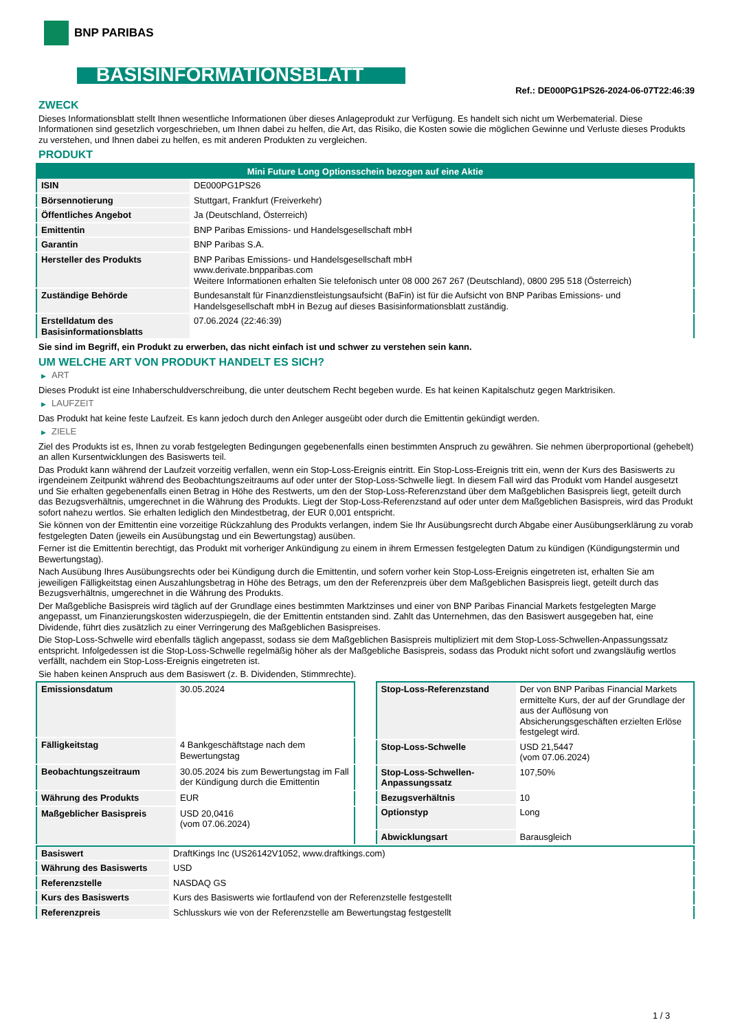BNP PARIBAS
BASISINFORMATIONSBLATT
Ref.: DE000PG1PS26-2024-06-07T22:46:39
ZWECK
Dieses Informationsblatt stellt Ihnen wesentliche Informationen über dieses Anlageprodukt zur Verfügung. Es handelt sich nicht um Werbematerial. Diese Informationen sind gesetzlich vorgeschrieben, um Ihnen dabei zu helfen, die Art, das Risiko, die Kosten sowie die möglichen Gewinne und Verluste dieses Produkts zu verstehen, und Ihnen dabei zu helfen, es mit anderen Produkten zu vergleichen.
PRODUKT
| Mini Future Long Optionsschein bezogen auf eine Aktie | |
| --- | --- |
| ISIN | DE000PG1PS26 |
| Börsennotierung | Stuttgart, Frankfurt (Freiverkehr) |
| Öffentliches Angebot | Ja (Deutschland, Österreich) |
| Emittentin | BNP Paribas Emissions- und Handelsgesellschaft mbH |
| Garantin | BNP Paribas S.A. |
| Hersteller des Produkts | BNP Paribas Emissions- und Handelsgesellschaft mbH www.derivate.bnpparibas.com Weitere Informationen erhalten Sie telefonisch unter 08 000 267 267 (Deutschland), 0800 295 518 (Österreich) |
| Zuständige Behörde | Bundesanstalt für Finanzdienstleistungsaufsicht (BaFin) ist für die Aufsicht von BNP Paribas Emissions- und Handelsgesellschaft mbH in Bezug auf dieses Basisinformationsblatt zuständig. |
| Erstelldatum des Basisinformationsblatts | 07.06.2024 (22:46:39) |
Sie sind im Begriff, ein Produkt zu erwerben, das nicht einfach ist und schwer zu verstehen sein kann.
UM WELCHE ART VON PRODUKT HANDELT ES SICH?
▶ ART
Dieses Produkt ist eine Inhaberschuldverschreibung, die unter deutschem Recht begeben wurde. Es hat keinen Kapitalschutz gegen Marktrisiken.
▶ LAUFZEIT
Das Produkt hat keine feste Laufzeit. Es kann jedoch durch den Anleger ausgeübt oder durch die Emittentin gekündigt werden.
▶ ZIELE
Ziel des Produkts ist es, Ihnen zu vorab festgelegten Bedingungen gegebenenfalls einen bestimmten Anspruch zu gewähren. Sie nehmen überproportional (gehebelt) an allen Kursentwicklungen des Basiswerts teil.
Das Produkt kann während der Laufzeit vorzeitig verfallen, wenn ein Stop-Loss-Ereignis eintritt. Ein Stop-Loss-Ereignis tritt ein, wenn der Kurs des Basiswerts zu irgendeinem Zeitpunkt während des Beobachtungszeitraums auf oder unter der Stop-Loss-Schwelle liegt. In diesem Fall wird das Produkt vom Handel ausgesetzt und Sie erhalten gegebenenfalls einen Betrag in Höhe des Restwerts, um den der Stop-Loss-Referenzstand über dem Maßgeblichen Basispreis liegt, geteilt durch das Bezugsverhältnis, umgerechnet in die Währung des Produkts. Liegt der Stop-Loss-Referenzstand auf oder unter dem Maßgeblichen Basispreis, wird das Produkt sofort nahezu wertlos. Sie erhalten lediglich den Mindestbetrag, der EUR 0,001 entspricht.
Sie können von der Emittentin eine vorzeitige Rückzahlung des Produkts verlangen, indem Sie Ihr Ausübungsrecht durch Abgabe einer Ausübungserklärung zu vorab festgelegten Daten (jeweils ein Ausübungstag und ein Bewertungstag) ausüben.
Ferner ist die Emittentin berechtigt, das Produkt mit vorheriger Ankündigung zu einem in ihrem Ermessen festgelegten Datum zu kündigen (Kündigungstermin und Bewertungstag).
Nach Ausübung Ihres Ausübungsrechts oder bei Kündigung durch die Emittentin, und sofern vorher kein Stop-Loss-Ereignis eingetreten ist, erhalten Sie am jeweiligen Fälligkeitstag einen Auszahlungsbetrag in Höhe des Betrags, um den der Referenzpreis über dem Maßgeblichen Basispreis liegt, geteilt durch das Bezugsverhältnis, umgerechnet in die Währung des Produkts.
Der Maßgebliche Basispreis wird täglich auf der Grundlage eines bestimmten Marktzinses und einer von BNP Paribas Financial Markets festgelegten Marge angepasst, um Finanzierungskosten widerzuspiegeln, die der Emittentin entstanden sind. Zahlt das Unternehmen, das den Basiswert ausgegeben hat, eine Dividende, führt dies zusätzlich zu einer Verringerung des Maßgeblichen Basispreises.
Die Stop-Loss-Schwelle wird ebenfalls täglich angepasst, sodass sie dem Maßgeblichen Basispreis multipliziert mit dem Stop-Loss-Schwellen-Anpassungssatz entspricht. Infolgedessen ist die Stop-Loss-Schwelle regelmäßig höher als der Maßgebliche Basispreis, sodass das Produkt nicht sofort und zwangsläufig wertlos verfällt, nachdem ein Stop-Loss-Ereignis eingetreten ist.
Sie haben keinen Anspruch aus dem Basiswert (z. B. Dividenden, Stimmrechte).
| Emissionsdatum | 30.05.2024 |
| Fälligkeitstag | 4 Bankgeschäftstage nach dem Bewertungstag |
| Beobachtungszeitraum | 30.05.2024 bis zum Bewertungstag im Fall der Kündigung durch die Emittentin |
| Währung des Produkts | EUR |
| Maßgeblicher Basispreis | USD 20,0416 (vom 07.06.2024) |
| Stop-Loss-Referenzstand | Der von BNP Paribas Financial Markets ermittelte Kurs, der auf der Grundlage der aus der Auflösung von Absicherungsgeschäften erzielten Erlöse festgelegt wird. |
| Stop-Loss-Schwelle | USD 21,5447 (vom 07.06.2024) |
| Stop-Loss-Schwellen-Anpassungssatz | 107,50% |
| Bezugsverhältnis | 10 |
| Optionstyp | Long |
| Abwicklungsart | Barausgleich |
| Basiswert | DraftKings Inc (US26142V1052, www.draftkings.com) |
| Währung des Basiswerts | USD |
| Referenzstelle | NASDAQ GS |
| Kurs des Basiswerts | Kurs des Basiswerts wie fortlaufend von der Referenzstelle festgestellt |
| Referenzpreis | Schlusskurs wie von der Referenzstelle am Bewertungstag festgestellt |
1 / 3